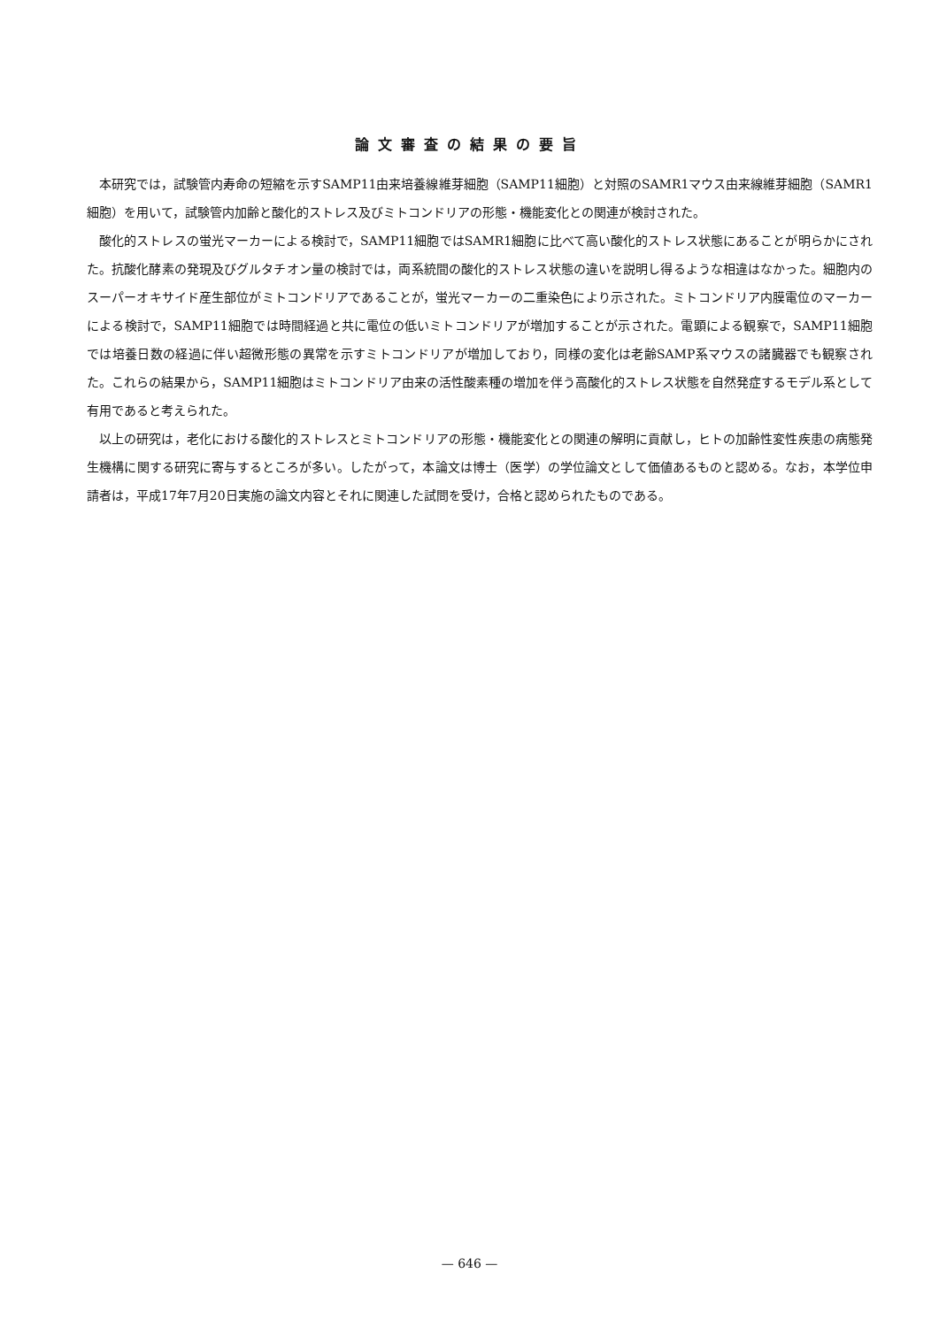論文審査の結果の要旨
本研究では，試験管内寿命の短縮を示すSAMP11由来培養線維芽細胞（SAMP11細胞）と対照のSAMR1マウス由来線維芽細胞（SAMR1細胞）を用いて，試験管内加齢と酸化的ストレス及びミトコンドリアの形態・機能変化との関連が検討された。
酸化的ストレスの蛍光マーカーによる検討で，SAMP11細胞ではSAMR1細胞に比べて高い酸化的ストレス状態にあることが明らかにされた。抗酸化酵素の発現及びグルタチオン量の検討では，両系統間の酸化的ストレス状態の違いを説明し得るような相違はなかった。細胞内のスーパーオキサイド産生部位がミトコンドリアであることが，蛍光マーカーの二重染色により示された。ミトコンドリア内膜電位のマーカーによる検討で，SAMP11細胞では時間経過と共に電位の低いミトコンドリアが増加することが示された。電顕による観察で，SAMP11細胞では培養日数の経過に伴い超微形態の異常を示すミトコンドリアが増加しており，同様の変化は老齢SAMP系マウスの諸臓器でも観察された。これらの結果から，SAMP11細胞はミトコンドリア由来の活性酸素種の増加を伴う高酸化的ストレス状態を自然発症するモデル系として有用であると考えられた。
以上の研究は，老化における酸化的ストレスとミトコンドリアの形態・機能変化との関連の解明に貢献し，ヒトの加齢性変性疾患の病態発生機構に関する研究に寄与するところが多い。したがって，本論文は博士（医学）の学位論文として価値あるものと認める。なお，本学位申請者は，平成17年7月20日実施の論文内容とそれに関連した試問を受け，合格と認められたものである。
— 646 —